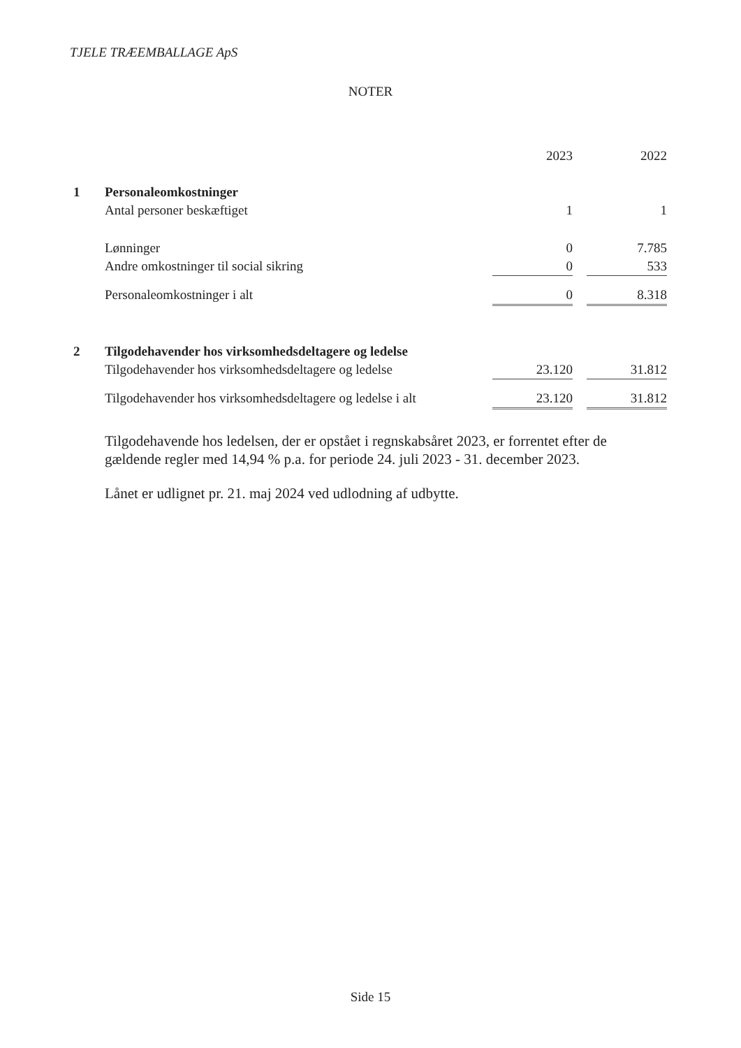TJELE TRÆEMBALLAGE ApS
NOTER
| | | 2023 | | 2022 |
| --- | --- | --- | --- | --- |
| 1 | Personaleomkostninger | | | |
| | Antal personer beskæftiget | 1 | | 1 |
| | Lønninger | 0 | | 7.785 |
| | Andre omkostninger til social sikring | 0 | | 533 |
| | Personaleomkostninger i alt | 0 | | 8.318 |
| 2 | Tilgodehavender hos virksomhedsdeltagere og ledelse | | | |
| | Tilgodehavender hos virksomhedsdeltagere og ledelse | 23.120 | | 31.812 |
| | Tilgodehavender hos virksomhedsdeltagere og ledelse i alt | 23.120 | | 31.812 |
Tilgodehavende hos ledelsen, der er opstået i regnskabsåret 2023, er forrentet efter de gældende regler med 14,94 % p.a. for periode 24. juli 2023 - 31. december 2023.
Lånet er udlignet pr. 21. maj 2024 ved udlodning af udbytte.
Side 15